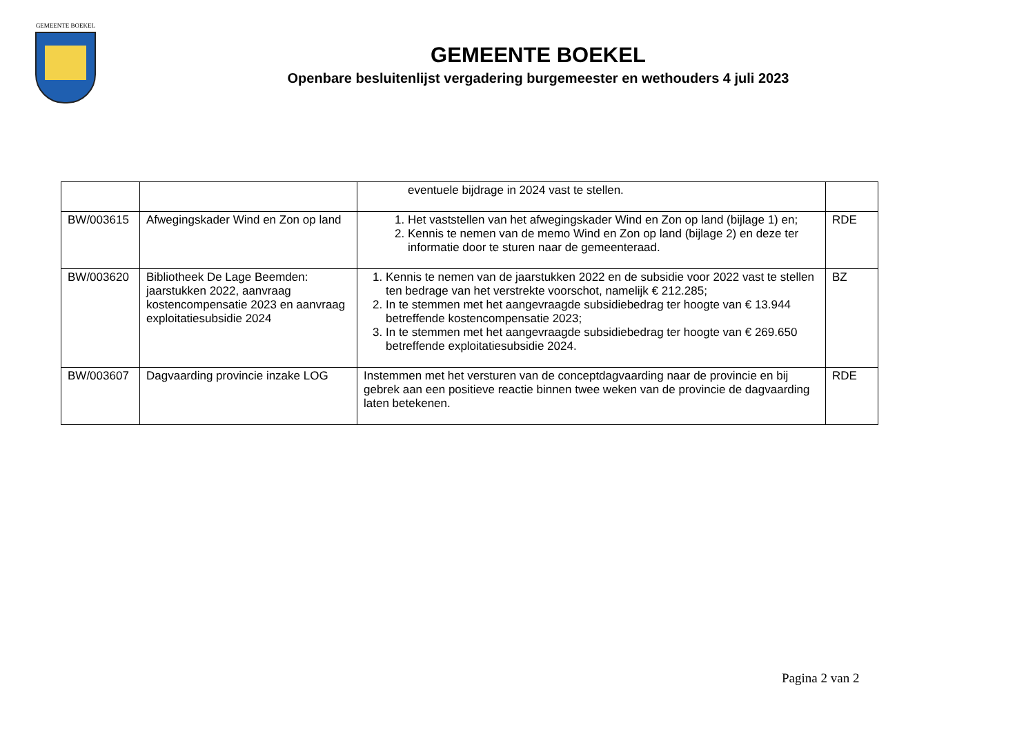GEMEENTE BOEKEL
GEMEENTE BOEKEL
Openbare besluitenlijst vergadering burgemeester en wethouders 4 juli 2023
| | | eventuele bijdrage in 2024 vast te stellen. | |
| BW/003615 | Afwegingskader Wind en Zon op land | 1. Het vaststellen van het afwegingskader Wind en Zon op land (bijlage 1) en; 2. Kennis te nemen van de memo Wind en Zon op land (bijlage 2) en deze ter informatie door te sturen naar de gemeenteraad. | RDE |
| BW/003620 | Bibliotheek De Lage Beemden: jaarstukken 2022, aanvraag kostencompensatie 2023 en aanvraag exploitatiesubsidie 2024 | 1. Kennis te nemen van de jaarstukken 2022 en de subsidie voor 2022 vast te stellen ten bedrage van het verstrekte voorschot, namelijk € 212.285; 2. In te stemmen met het aangevraagde subsidiebedrag ter hoogte van € 13.944 betreffende kostencompensatie 2023; 3. In te stemmen met het aangevraagde subsidiebedrag ter hoogte van € 269.650 betreffende exploitatiesubsidie 2024. | BZ |
| BW/003607 | Dagvaarding provincie inzake LOG | Instemmen met het versturen van de conceptdagvaarding naar de provincie en bij gebrek aan een positieve reactie binnen twee weken van de provincie de dagvaarding laten betekenen. | RDE |
Pagina 2 van 2